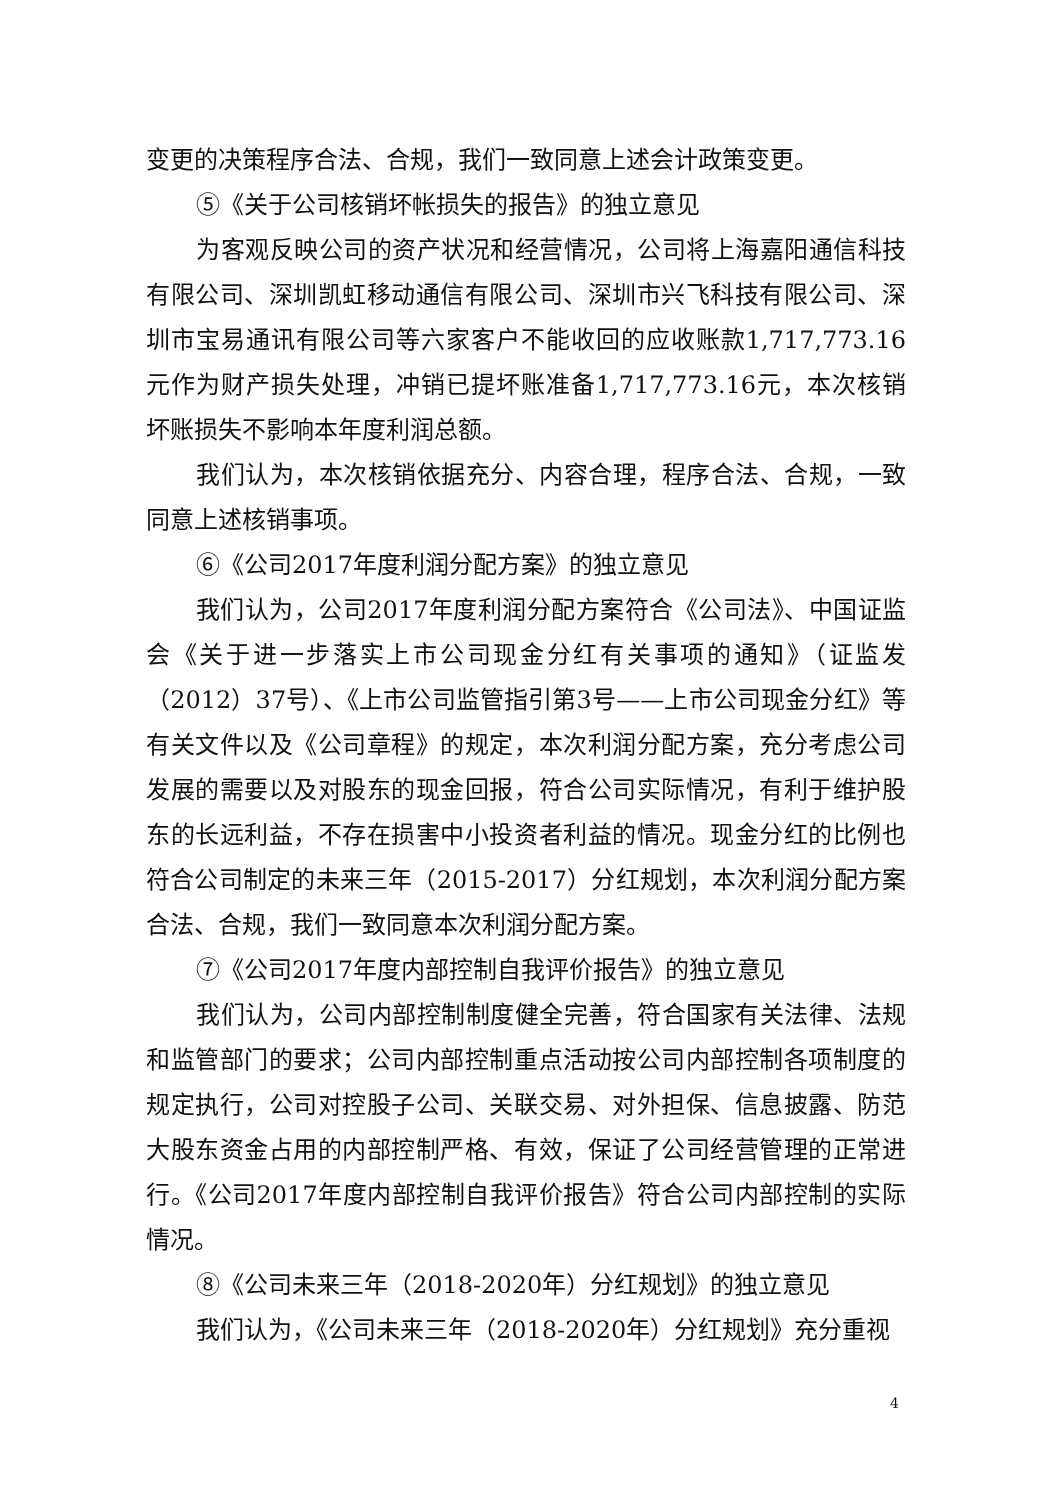变更的决策程序合法、合规，我们一致同意上述会计政策变更。
⑤《关于公司核销坏帐损失的报告》的独立意见
为客观反映公司的资产状况和经营情况，公司将上海嘉阳通信科技有限公司、深圳凯虹移动通信有限公司、深圳市兴飞科技有限公司、深圳市宝易通讯有限公司等六家客户不能收回的应收账款1,717,773.16元作为财产损失处理，冲销已提坏账准备1,717,773.16元，本次核销坏账损失不影响本年度利润总额。
我们认为，本次核销依据充分、内容合理，程序合法、合规，一致同意上述核销事项。
⑥《公司2017年度利润分配方案》的独立意见
我们认为，公司2017年度利润分配方案符合《公司法》、中国证监会《关于进一步落实上市公司现金分红有关事项的通知》（证监发（2012）37号）、《上市公司监管指引第3号——上市公司现金分红》等有关文件以及《公司章程》的规定，本次利润分配方案，充分考虑公司发展的需要以及对股东的现金回报，符合公司实际情况，有利于维护股东的长远利益，不存在损害中小投资者利益的情况。现金分红的比例也符合公司制定的未来三年（2015-2017）分红规划，本次利润分配方案合法、合规，我们一致同意本次利润分配方案。
⑦《公司2017年度内部控制自我评价报告》的独立意见
我们认为，公司内部控制制度健全完善，符合国家有关法律、法规和监管部门的要求；公司内部控制重点活动按公司内部控制各项制度的规定执行，公司对控股子公司、关联交易、对外担保、信息披露、防范大股东资金占用的内部控制严格、有效，保证了公司经营管理的正常进行。《公司2017年度内部控制自我评价报告》符合公司内部控制的实际情况。
⑧《公司未来三年（2018-2020年）分红规划》的独立意见
我们认为，《公司未来三年（2018-2020年）分红规划》充分重视
4